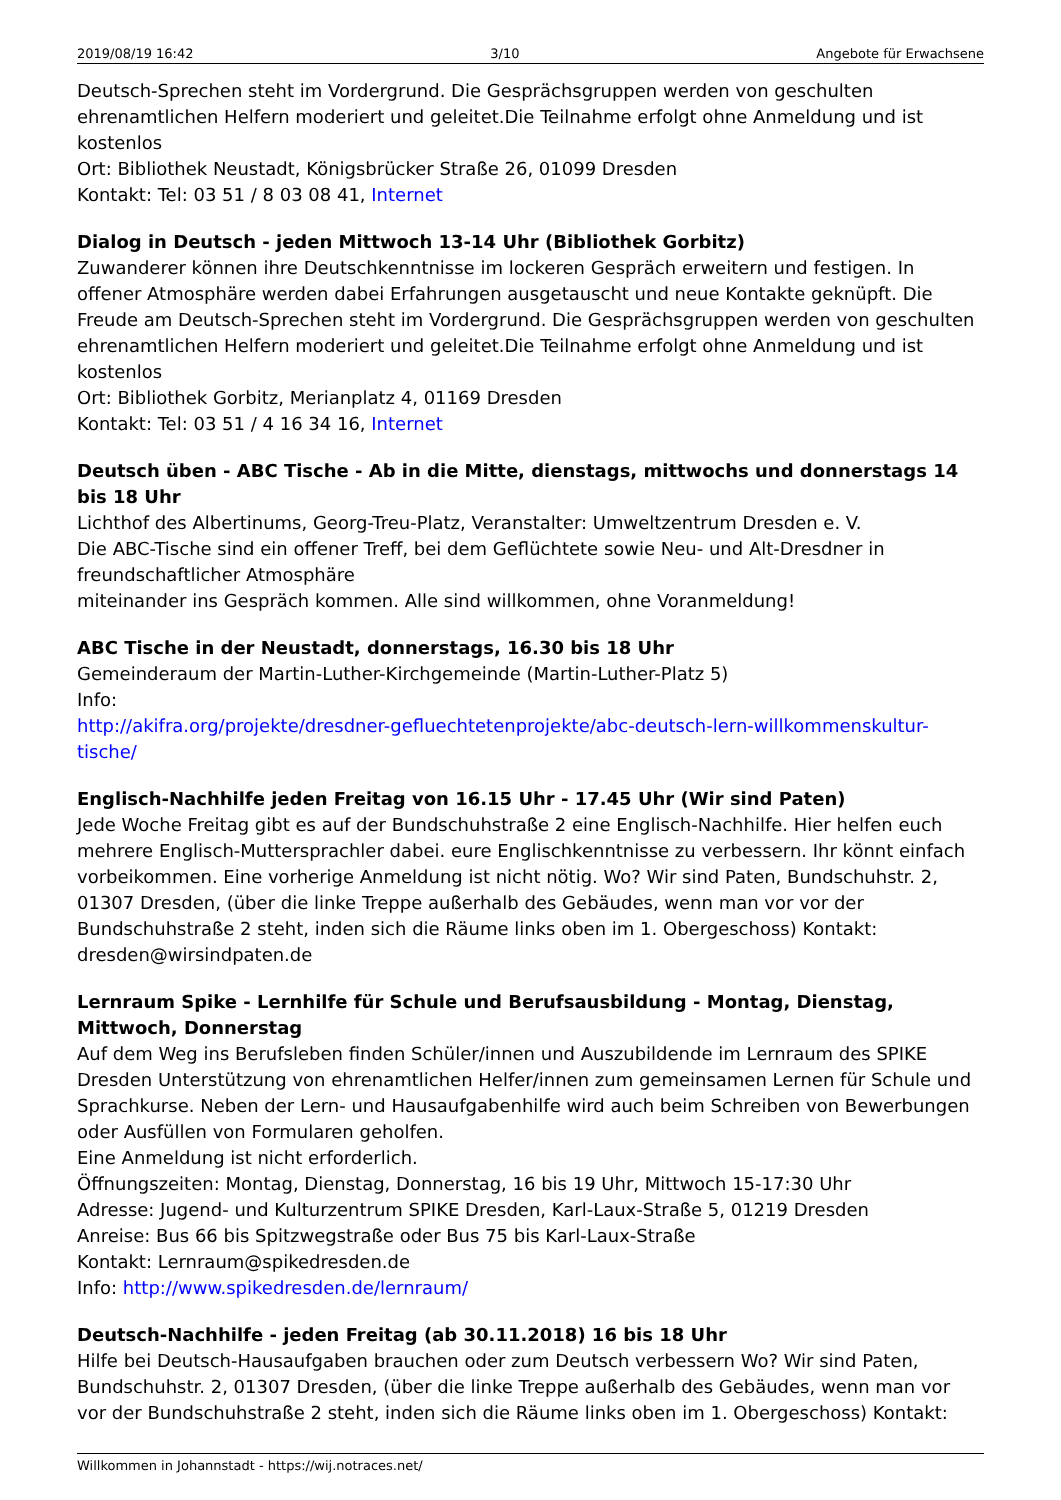2019/08/19 16:42 3/10 Angebote für Erwachsene
Deutsch-Sprechen steht im Vordergrund. Die Gesprächsgruppen werden von geschulten ehrenamtlichen Helfern moderiert und geleitet.Die Teilnahme erfolgt ohne Anmeldung und ist kostenlos
Ort: Bibliothek Neustadt, Königsbrücker Straße 26, 01099 Dresden
Kontakt: Tel: 03 51 / 8 03 08 41, Internet
Dialog in Deutsch - jeden Mittwoch 13-14 Uhr (Bibliothek Gorbitz)
Zuwanderer können ihre Deutschkenntnisse im lockeren Gespräch erweitern und festigen. In offener Atmosphäre werden dabei Erfahrungen ausgetauscht und neue Kontakte geknüpft. Die Freude am Deutsch-Sprechen steht im Vordergrund. Die Gesprächsgruppen werden von geschulten ehrenamtlichen Helfern moderiert und geleitet.Die Teilnahme erfolgt ohne Anmeldung und ist kostenlos
Ort: Bibliothek Gorbitz, Merianplatz 4, 01169 Dresden
Kontakt: Tel: 03 51 / 4 16 34 16, Internet
Deutsch üben - ABC Tische - Ab in die Mitte, dienstags, mittwochs und donnerstags 14 bis 18 Uhr
Lichthof des Albertinums, Georg-Treu-Platz, Veranstalter: Umweltzentrum Dresden e. V.
Die ABC-Tische sind ein offener Treff, bei dem Geflüchtete sowie Neu- und Alt-Dresdner in freundschaftlicher Atmosphäre
miteinander ins Gespräch kommen. Alle sind willkommen, ohne Voranmeldung!
ABC Tische in der Neustadt, donnerstags, 16.30 bis 18 Uhr
Gemeinderaum der Martin-Luther-Kirchgemeinde (Martin-Luther-Platz 5)
Info:
http://akifra.org/projekte/dresdner-gefluechtetenprojekte/abc-deutsch-lern-willkommenskultur-tische/
Englisch-Nachhilfe jeden Freitag von 16.15 Uhr - 17.45 Uhr (Wir sind Paten)
Jede Woche Freitag gibt es auf der Bundschuhstraße 2 eine Englisch-Nachhilfe. Hier helfen euch mehrere Englisch-Muttersprachler dabei. eure Englischkenntnisse zu verbessern. Ihr könnt einfach vorbeikommen. Eine vorherige Anmeldung ist nicht nötig. Wo? Wir sind Paten, Bundschuhstr. 2, 01307 Dresden, (über die linke Treppe außerhalb des Gebäudes, wenn man vor vor der Bundschuhstraße 2 steht, inden sich die Räume links oben im 1. Obergeschoss) Kontakt: dresden@wirsindpaten.de
Lernraum Spike - Lernhilfe für Schule und Berufsausbildung - Montag, Dienstag, Mittwoch, Donnerstag
Auf dem Weg ins Berufsleben finden Schüler/innen und Auszubildende im Lernraum des SPIKE Dresden Unterstützung von ehrenamtlichen Helfer/innen zum gemeinsamen Lernen für Schule und Sprachkurse. Neben der Lern- und Hausaufgabenhilfe wird auch beim Schreiben von Bewerbungen oder Ausfüllen von Formularen geholfen.
Eine Anmeldung ist nicht erforderlich.
Öffnungszeiten: Montag, Dienstag, Donnerstag, 16 bis 19 Uhr, Mittwoch 15-17:30 Uhr
Adresse: Jugend- und Kulturzentrum SPIKE Dresden, Karl-Laux-Straße 5, 01219 Dresden
Anreise: Bus 66 bis Spitzwegstraße oder Bus 75 bis Karl-Laux-Straße
Kontakt: Lernraum@spikedresden.de
Info: http://www.spikedresden.de/lernraum/
Deutsch-Nachhilfe - jeden Freitag (ab 30.11.2018) 16 bis 18 Uhr
Hilfe bei Deutsch-Hausaufgaben brauchen oder zum Deutsch verbessern Wo? Wir sind Paten, Bundschuhstr. 2, 01307 Dresden, (über die linke Treppe außerhalb des Gebäudes, wenn man vor vor der Bundschuhstraße 2 steht, inden sich die Räume links oben im 1. Obergeschoss) Kontakt:
Willkommen in Johannstadt - https://wij.notraces.net/